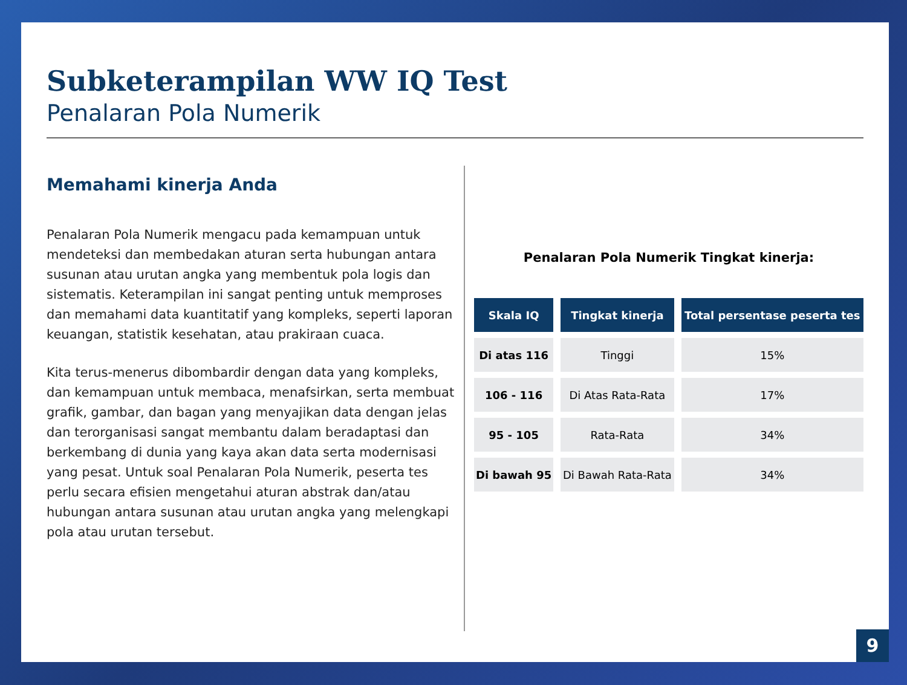Subketerampilan WW IQ Test
Penalaran Pola Numerik
Memahami kinerja Anda
Penalaran Pola Numerik mengacu pada kemampuan untuk mendeteksi dan membedakan aturan serta hubungan antara susunan atau urutan angka yang membentuk pola logis dan sistematis. Keterampilan ini sangat penting untuk memproses dan memahami data kuantitatif yang kompleks, seperti laporan keuangan, statistik kesehatan, atau prakiraan cuaca.
Kita terus-menerus dibombardir dengan data yang kompleks, dan kemampuan untuk membaca, menafsirkan, serta membuat grafik, gambar, dan bagan yang menyajikan data dengan jelas dan terorganisasi sangat membantu dalam beradaptasi dan berkembang di dunia yang kaya akan data serta modernisasi yang pesat. Untuk soal Penalaran Pola Numerik, peserta tes perlu secara efisien mengetahui aturan abstrak dan/atau hubungan antara susunan atau urutan angka yang melengkapi pola atau urutan tersebut.
Penalaran Pola Numerik Tingkat kinerja:
| Skala IQ | Tingkat kinerja | Total persentase peserta tes |
| --- | --- | --- |
| Di atas 116 | Tinggi | 15% |
| 106 - 116 | Di Atas Rata-Rata | 17% |
| 95 - 105 | Rata-Rata | 34% |
| Di bawah 95 | Di Bawah Rata-Rata | 34% |
9